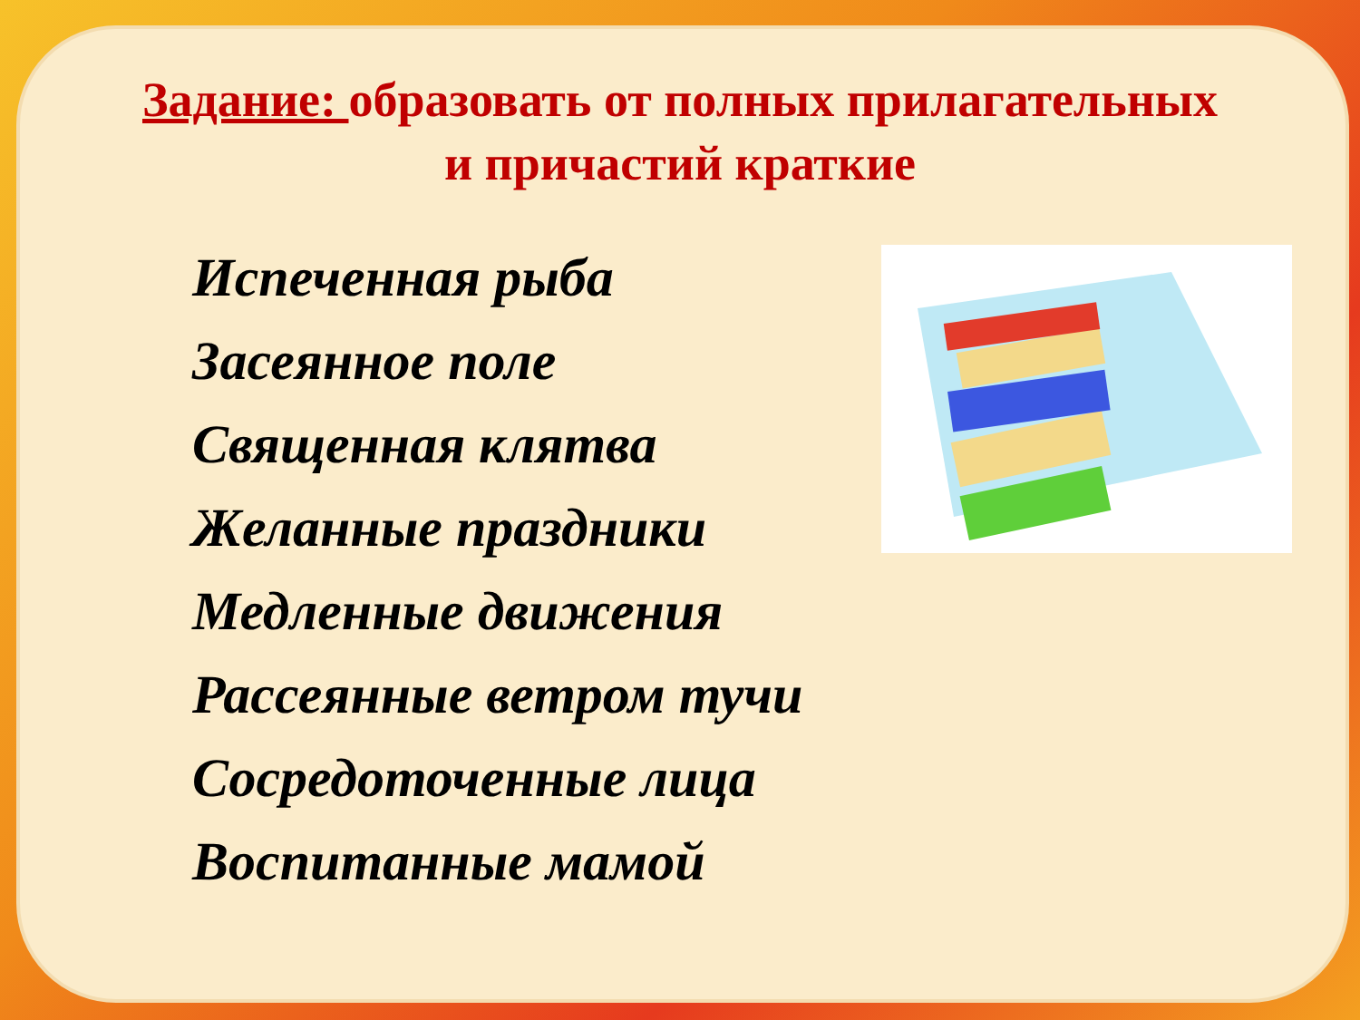Задание: образовать от полных прилагательных
и причастий краткие
Испеченная рыба
Засеянное поле
Священная клятва
Желанные праздники
Медленные движения
Рассеянные ветром тучи
Сосредоточенные лица
Воспитанные мамой